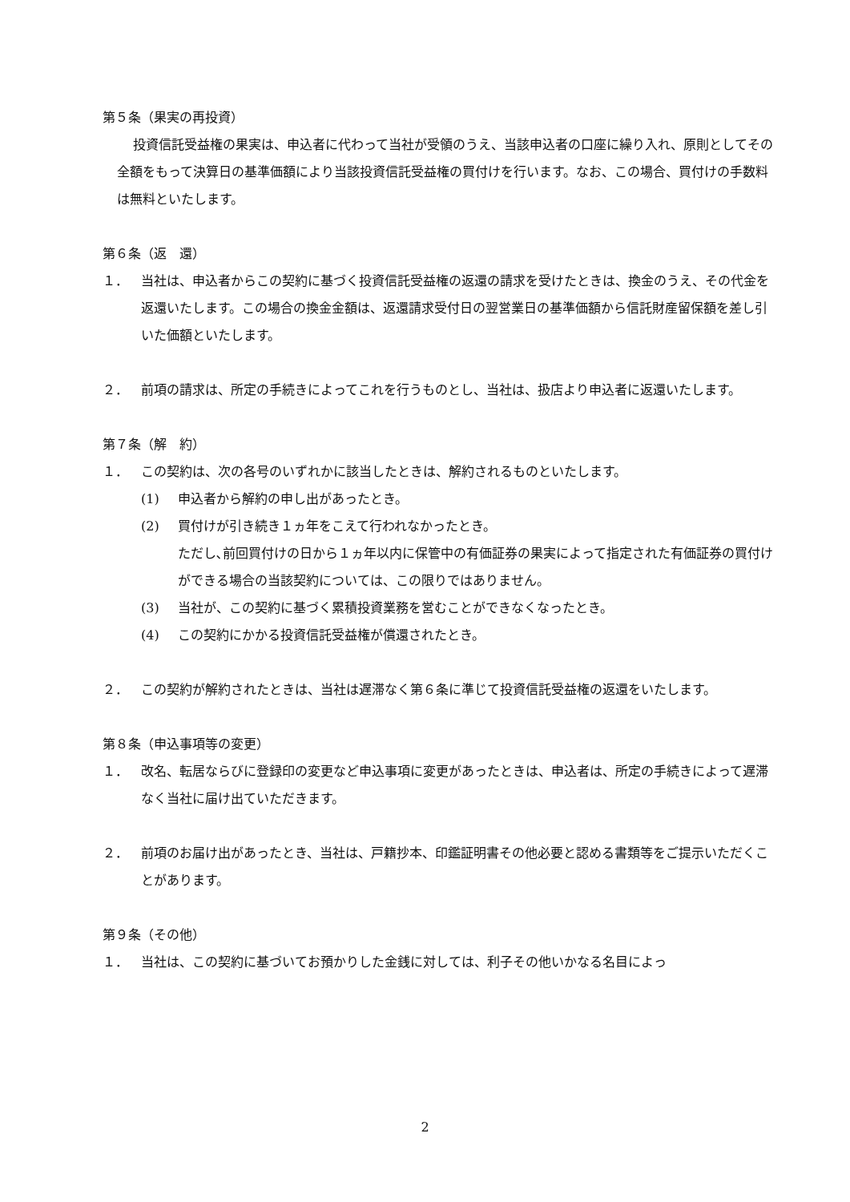第５条（果実の再投資）
投資信託受益権の果実は、申込者に代わって当社が受領のうえ、当該申込者の口座に繰り入れ、原則としてその全額をもって決算日の基準価額により当該投資信託受益権の買付けを行います。なお、この場合、買付けの手数料は無料といたします。
第６条（返　還）
１． 当社は、申込者からこの契約に基づく投資信託受益権の返還の請求を受けたときは、換金のうえ、その代金を返還いたします。この場合の換金金額は、返還請求受付日の翌営業日の基準価額から信託財産留保額を差し引いた価額といたします。
２． 前項の請求は、所定の手続きによってこれを行うものとし、当社は、扱店より申込者に返還いたします。
第７条（解　約）
１． この契約は、次の各号のいずれかに該当したときは、解約されるものといたします。
(1) 申込者から解約の申し出があったとき。
(2) 買付けが引き続き１ヵ年をこえて行われなかったとき。
ただし､前回買付けの日から１ヵ年以内に保管中の有価証券の果実によって指定された有価証券の買付けができる場合の当該契約については、この限りではありません。
(3) 当社が、この契約に基づく累積投資業務を営むことができなくなったとき。
(4) この契約にかかる投資信託受益権が償還されたとき。
２． この契約が解約されたときは、当社は遅滞なく第６条に準じて投資信託受益権の返還をいたします。
第８条（申込事項等の変更）
１． 改名、転居ならびに登録印の変更など申込事項に変更があったときは、申込者は、所定の手続きによって遅滞なく当社に届け出ていただきます。
２． 前項のお届け出があったとき、当社は、戸籍抄本、印鑑証明書その他必要と認める書類等をご提示いただくことがあります。
第９条（その他）
１． 当社は、この契約に基づいてお預かりした金銭に対しては、利子その他いかなる名目によっ
2